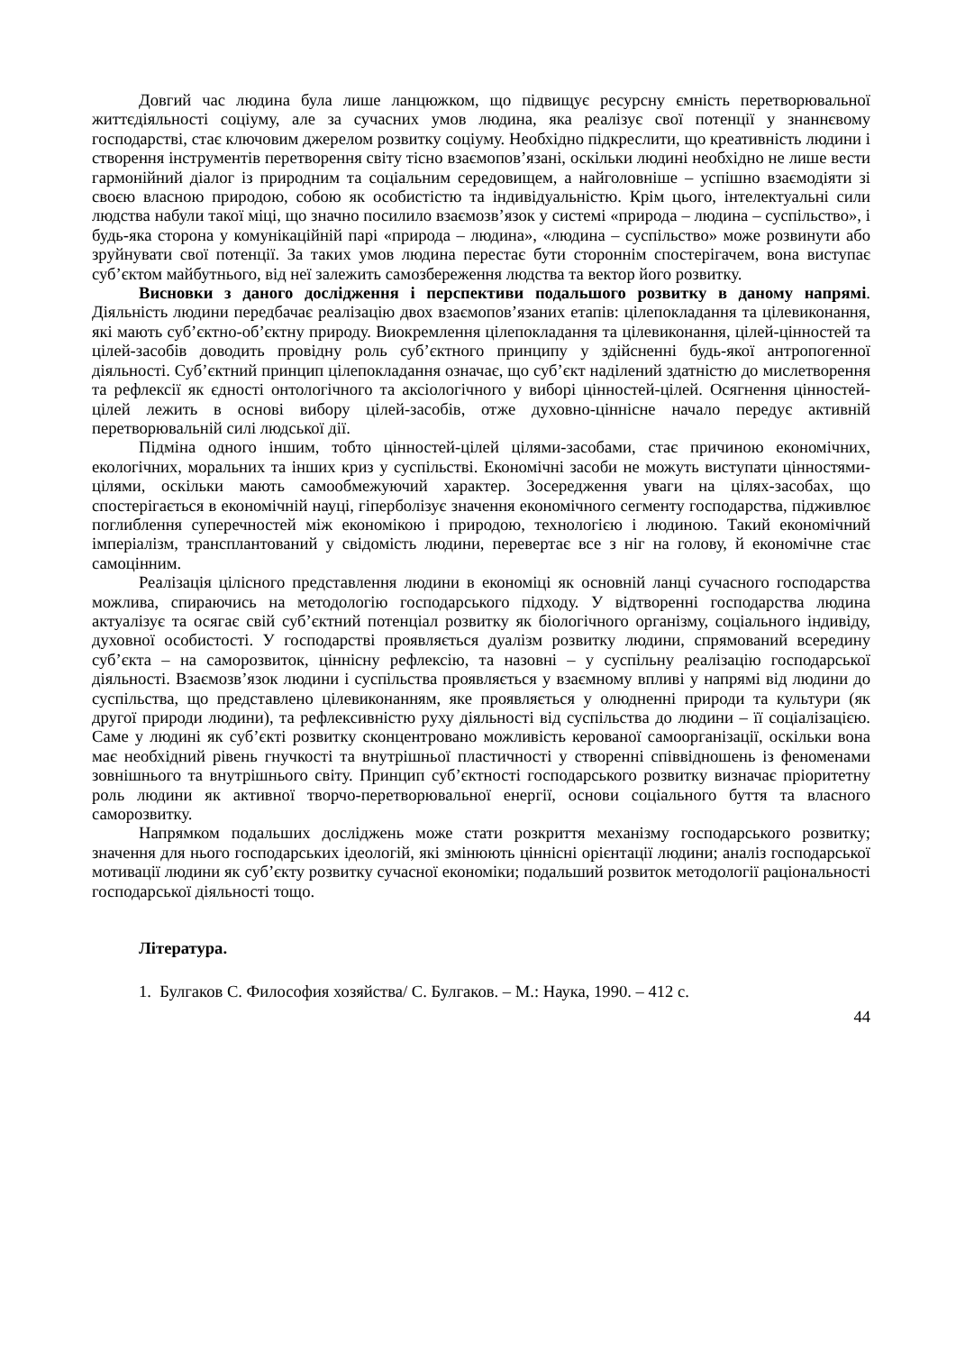Довгий час людина була лише ланцюжком, що підвищує ресурсну ємність перетворювальної життєдіяльності соціуму, але за сучасних умов людина, яка реалізує свої потенції у знаннєвому господарстві, стає ключовим джерелом розвитку соціуму. Необхідно підкреслити, що креативність людини і створення інструментів перетворення світу тісно взаємопов’язані, оскільки людині необхідно не лише вести гармонійний діалог із природним та соціальним середовищем, а найголовніше – успішно взаємодіяти зі своєю власною природою, собою як особистістю та індивідуальністю. Крім цього, інтелектуальні сили людства набули такої міці, що значно посилило взаємозв’язок у системі «природа – людина – суспільство», і будь-яка сторона у комунікаційній парі «природа – людина», «людина – суспільство» може розвинути або зруйнувати свої потенції. За таких умов людина перестає бути стороннім спостерігачем, вона виступає суб’єктом майбутнього, від неї залежить самозбереження людства та вектор його розвитку.
Висновки з даного дослідження і перспективи подальшого розвитку в даному напрямі. Діяльність людини передбачає реалізацію двох взаємопов’язаних етапів: цілепокладання та цілевиконання, які мають суб’єктно-об’єктну природу. Виокремлення цілепокладання та цілевиконання, цілей-цінностей та цілей-засобів доводить провідну роль суб’єктного принципу у здійсненні будь-якої антропогенної діяльності. Суб’єктний принцип цілепокладання означає, що суб’єкт наділений здатністю до мислетворення та рефлексії як єдності онтологічного та аксіологічного у виборі цінностей-цілей. Осягнення цінностей-цілей лежить в основі вибору цілей-засобів, отже духовно-ціннісне начало передує активній перетворювальній силі людської дії.
Підміна одного іншим, тобто цінностей-цілей цілями-засобами, стає причиною економічних, екологічних, моральних та інших криз у суспільстві. Економічні засоби не можуть виступати цінностями-цілями, оскільки мають самообмежуючий характер. Зосередження уваги на цілях-засобах, що спостерігається в економічній науці, гіперболізує значення економічного сегменту господарства, підживлює поглиблення суперечностей між економікою і природою, технологією і людиною. Такий економічний імперіалізм, трансплантований у свідомість людини, перевертає все з ніг на голову, й економічне стає самоцінним.
Реалізація цілісного представлення людини в економіці як основній ланці сучасного господарства можлива, спираючись на методологію господарського підходу. У відтворенні господарства людина актуалізує та осягає свій суб’єктний потенціал розвитку як біологічного організму, соціального індивіду, духовної особистості. У господарстві проявляється дуалізм розвитку людини, спрямований всередину суб’єкта – на саморозвиток, ціннісну рефлексію, та назовні – у суспільну реалізацію господарської діяльності. Взаємозв’язок людини і суспільства проявляється у взаємному впливі у напрямі від людини до суспільства, що представлено цілевиконанням, яке проявляється у олюдненні природи та культури (як другої природи людини), та рефлексивністю руху діяльності від суспільства до людини – її соціалізацією. Саме у людині як суб’єкті розвитку сконцентровано можливість керованої самоорганізації, оскільки вона має необхідний рівень гнучкості та внутрішньої пластичності у створенні співвідношень із феноменами зовнішнього та внутрішнього світу. Принцип суб’єктності господарського розвитку визначає пріоритетну роль людини як активної творчо-перетворювальної енергії, основи соціального буття та власного саморозвитку.
Напрямком подальших досліджень може стати розкриття механізму господарського розвитку; значення для нього господарських ідеологій, які змінюють ціннісні орієнтації людини; аналіз господарської мотивації людини як суб’єкту розвитку сучасної економіки; подальший розвиток методології раціональності господарської діяльності тощо.
Література.
1. Булгаков С. Философия хозяйства/ С. Булгаков. – М.: Наука, 1990. – 412 с.
44